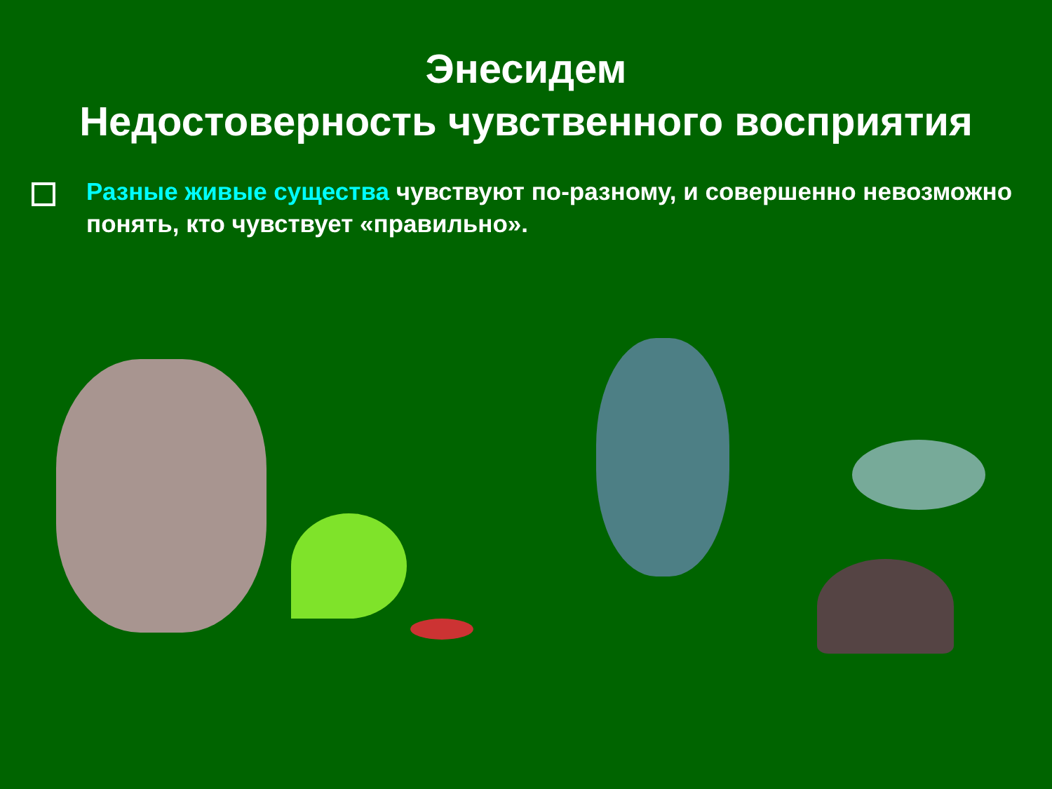Энесидем
Недостоверность чувственного восприятия
Разные живые существа чувствуют по-разному, и совершенно невозможно понять, кто чувствует «правильно».